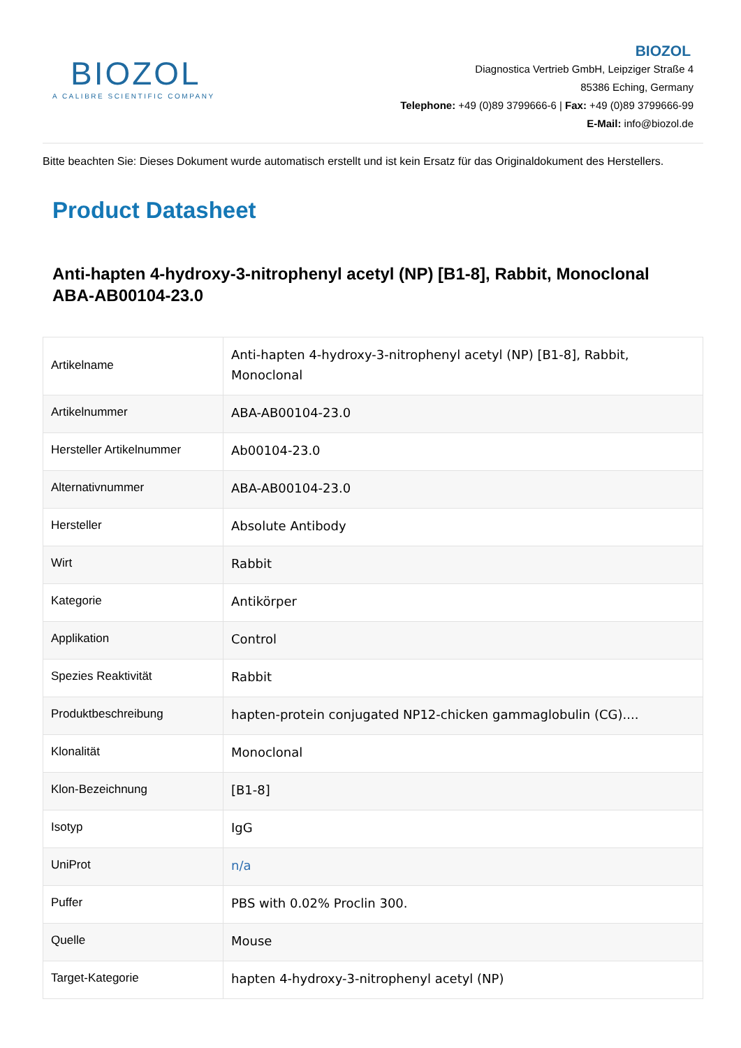BIOZOL
A CALIBRE SCIENTIFIC COMPANY
BIOZOL
Diagnostica Vertrieb GmbH, Leipziger Straße 4
85386 Eching, Germany
Telephone: +49 (0)89 3799666-6 | Fax: +49 (0)89 3799666-99
E-Mail: info@biozol.de
Bitte beachten Sie: Dieses Dokument wurde automatisch erstellt und ist kein Ersatz für das Originaldokument des Herstellers.
Product Datasheet
Anti-hapten 4-hydroxy-3-nitrophenyl acetyl (NP) [B1-8], Rabbit, Monoclonal
ABA-AB00104-23.0
| Artikelname | Anti-hapten 4-hydroxy-3-nitrophenyl acetyl (NP) [B1-8], Rabbit, Monoclonal |
| Artikelnummer | ABA-AB00104-23.0 |
| Hersteller Artikelnummer | Ab00104-23.0 |
| Alternativnummer | ABA-AB00104-23.0 |
| Hersteller | Absolute Antibody |
| Wirt | Rabbit |
| Kategorie | Antikörper |
| Applikation | Control |
| Spezies Reaktivität | Rabbit |
| Produktbeschreibung | hapten-protein conjugated NP12-chicken gammaglobulin (CG).... |
| Klonalität | Monoclonal |
| Klon-Bezeichnung | [B1-8] |
| Isotyp | IgG |
| UniProt | n/a |
| Puffer | PBS with 0.02% Proclin 300. |
| Quelle | Mouse |
| Target-Kategorie | hapten 4-hydroxy-3-nitrophenyl acetyl (NP) |